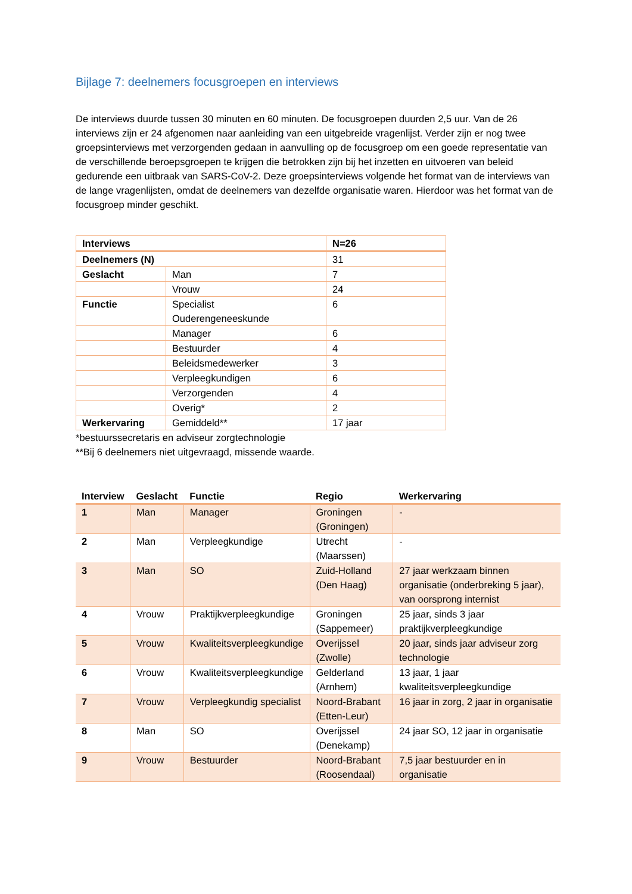Bijlage 7: deelnemers focusgroepen en interviews
De interviews duurde tussen 30 minuten en 60 minuten. De focusgroepen duurden 2,5 uur. Van de 26 interviews zijn er 24 afgenomen naar aanleiding van een uitgebreide vragenlijst. Verder zijn er nog twee groepsinterviews met verzorgenden gedaan in aanvulling op de focusgroep om een goede representatie van de verschillende beroepsgroepen te krijgen die betrokken zijn bij het inzetten en uitvoeren van beleid gedurende een uitbraak van SARS-CoV-2. Deze groepsinterviews volgende het format van de interviews van de lange vragenlijsten, omdat de deelnemers van dezelfde organisatie waren. Hierdoor was het format van de focusgroep minder geschikt.
| Interviews | | N=26 |
| Deelnemers (N) | | 31 |
| Geslacht | Man | 7 |
| | Vrouw | 24 |
| Functie | Specialist Ouderengeneeskunde | 6 |
| | Manager | 6 |
| | Bestuurder | 4 |
| | Beleidsmedewerker | 3 |
| | Verpleegkundigen | 6 |
| | Verzorgenden | 4 |
| | Overig* | 2 |
| Werkervaring | Gemiddeld** | 17 jaar |
*bestuurssecretaris en adviseur zorgtechnologie
**Bij 6 deelnemers niet uitgevraagd, missende waarde.
| Interview | Geslacht | Functie | Regio | Werkervaring |
| --- | --- | --- | --- | --- |
| 1 | Man | Manager | Groningen (Groningen) | - |
| 2 | Man | Verpleegkundige | Utrecht (Maarssen) | - |
| 3 | Man | SO | Zuid-Holland (Den Haag) | 27 jaar werkzaam binnen organisatie (onderbreking 5 jaar), van oorsprong internist |
| 4 | Vrouw | Praktijkverpleegkundige | Groningen (Sappemeer) | 25 jaar, sinds 3 jaar praktijkverpleegkundige |
| 5 | Vrouw | Kwaliteitsverpleegkundige | Overijssel (Zwolle) | 20 jaar, sinds jaar adviseur zorg technologie |
| 6 | Vrouw | Kwaliteitsverpleegkundige | Gelderland (Arnhem) | 13 jaar, 1 jaar kwaliteitsverpleegkundige |
| 7 | Vrouw | Verpleegkundig specialist | Noord-Brabant (Etten-Leur) | 16 jaar in zorg, 2 jaar in organisatie |
| 8 | Man | SO | Overijssel (Denekamp) | 24 jaar SO, 12 jaar in organisatie |
| 9 | Vrouw | Bestuurder | Noord-Brabant (Roosendaal) | 7,5 jaar bestuurder en in organisatie |